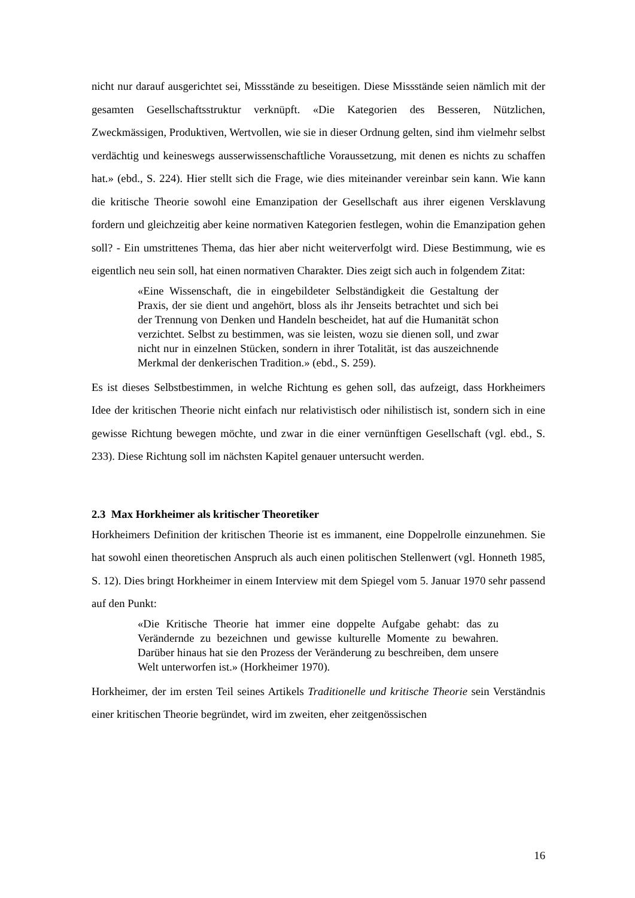nicht nur darauf ausgerichtet sei, Missstände zu beseitigen. Diese Missstände seien nämlich mit der gesamten Gesellschaftsstruktur verknüpft. «Die Kategorien des Besseren, Nützlichen, Zweckmässigen, Produktiven, Wertvollen, wie sie in dieser Ordnung gelten, sind ihm vielmehr selbst verdächtig und keineswegs ausserwissenschaftliche Voraussetzung, mit denen es nichts zu schaffen hat.» (ebd., S. 224). Hier stellt sich die Frage, wie dies miteinander vereinbar sein kann. Wie kann die kritische Theorie sowohl eine Emanzipation der Gesellschaft aus ihrer eigenen Versklavung fordern und gleichzeitig aber keine normativen Kategorien festlegen, wohin die Emanzipation gehen soll? - Ein umstrittenes Thema, das hier aber nicht weiterverfolgt wird. Diese Bestimmung, wie es eigentlich neu sein soll, hat einen normativen Charakter. Dies zeigt sich auch in folgendem Zitat:
«Eine Wissenschaft, die in eingebildeter Selbständigkeit die Gestaltung der Praxis, der sie dient und angehört, bloss als ihr Jenseits betrachtet und sich bei der Trennung von Denken und Handeln bescheidet, hat auf die Humanität schon verzichtet. Selbst zu bestimmen, was sie leisten, wozu sie dienen soll, und zwar nicht nur in einzelnen Stücken, sondern in ihrer Totalität, ist das auszeichnende Merkmal der denkerischen Tradition.» (ebd., S. 259).
Es ist dieses Selbstbestimmen, in welche Richtung es gehen soll, das aufzeigt, dass Horkheimers Idee der kritischen Theorie nicht einfach nur relativistisch oder nihilistisch ist, sondern sich in eine gewisse Richtung bewegen möchte, und zwar in die einer vernünftigen Gesellschaft (vgl. ebd., S. 233). Diese Richtung soll im nächsten Kapitel genauer untersucht werden.
2.3 Max Horkheimer als kritischer Theoretiker
Horkheimers Definition der kritischen Theorie ist es immanent, eine Doppelrolle einzunehmen. Sie hat sowohl einen theoretischen Anspruch als auch einen politischen Stellenwert (vgl. Honneth 1985, S. 12). Dies bringt Horkheimer in einem Interview mit dem Spiegel vom 5. Januar 1970 sehr passend auf den Punkt:
«Die Kritische Theorie hat immer eine doppelte Aufgabe gehabt: das zu Verändernde zu bezeichnen und gewisse kulturelle Momente zu bewahren. Darüber hinaus hat sie den Prozess der Veränderung zu beschreiben, dem unsere Welt unterworfen ist.» (Horkheimer 1970).
Horkheimer, der im ersten Teil seines Artikels Traditionelle und kritische Theorie sein Verständnis einer kritischen Theorie begründet, wird im zweiten, eher zeitgenössischen
16